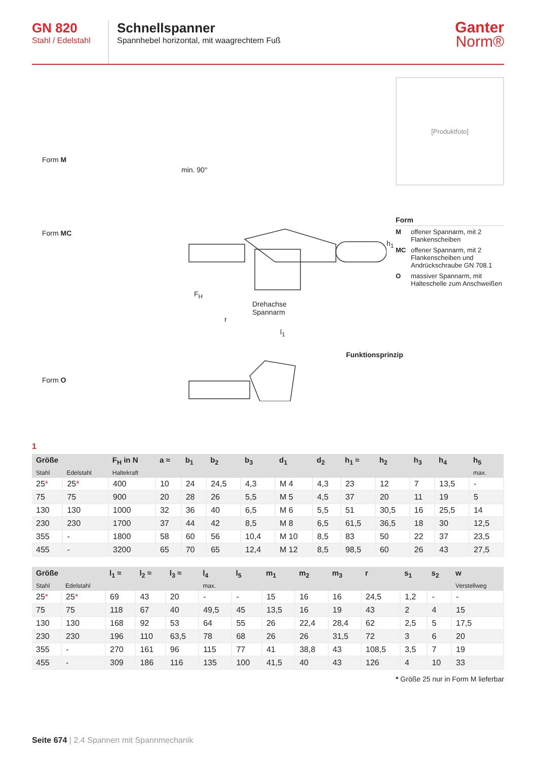GN 820
Stahl / Edelstahl
Schnellspanner
Spannhebel horizontal, mit waagrechtem Fuß
Ganter
Norm®
Form M
Form MC
Form O
min. 90°
F<sub>H</sub>
Drehachse
Spannarm
r
l<sub>1</sub>
h<sub>1</sub>
Funktionsprinzip
[Produktfoto]
Form
M
offener Spannarm, mit 2 Flankenscheiben
MC
offener Spannarm, mit 2 Flankenscheiben und Andrückschraube GN 708.1
O
massiver Spannarm, mit Halteschelle zum Anschweißen
1
| Größe | | F<sub>H</sub> in N | a ≈ | b<sub>1</sub> | b<sub>2</sub> | b<sub>3</sub> | d<sub>1</sub> | d<sub>2</sub> | h<sub>1</sub> ≈ | h<sub>2</sub> | h<sub>3</sub> | h<sub>4</sub> | h<sub>5</sub> |
| --- | --- | --- | --- | --- | --- | --- | --- | --- | --- | --- | --- | --- | --- |
| Stahl | Edelstahl | Haltekraft | | | | | | | | | | | max. |
| 25 * | 25 * | 400 | 10 | 24 | 24,5 | 4,3 | M 4 | 4,3 | 23 | 12 | 7 | 13,5 | - |
| 75 | 75 | 900 | 20 | 28 | 26 | 5,5 | M 5 | 4,5 | 37 | 20 | 11 | 19 | 5 |
| 130 | 130 | 1000 | 32 | 36 | 40 | 6,5 | M 6 | 5,5 | 51 | 30,5 | 16 | 25,5 | 14 |
| 230 | 230 | 1700 | 37 | 44 | 42 | 8,5 | M 8 | 6,5 | 61,5 | 36,5 | 18 | 30 | 12,5 |
| 355 | - | 1800 | 58 | 60 | 56 | 10,4 | M 10 | 8,5 | 83 | 50 | 22 | 37 | 23,5 |
| 455 | - | 3200 | 65 | 70 | 65 | 12,4 | M 12 | 8,5 | 98,5 | 60 | 26 | 43 | 27,5 |
| Größe | | l<sub>1</sub> ≈ | l<sub>2</sub> ≈ | l<sub>3</sub> ≈ | l<sub>4</sub> | l<sub>5</sub> | m<sub>1</sub> | m<sub>2</sub> | m<sub>3</sub> | r | s<sub>1</sub> | s<sub>2</sub> | w |
| --- | --- | --- | --- | --- | --- | --- | --- | --- | --- | --- | --- | --- | --- |
| Stahl | Edelstahl | | | | max. | | | | | | | | Verstellweg |
| 25 * | 25 * | 69 | 43 | 20 | - | - | 15 | 16 | 16 | 24,5 | 1,2 | - | - |
| 75 | 75 | 118 | 67 | 40 | 49,5 | 45 | 13,5 | 16 | 19 | 43 | 2 | 4 | 15 |
| 130 | 130 | 168 | 92 | 53 | 64 | 55 | 26 | 22,4 | 28,4 | 62 | 2,5 | 5 | 17,5 |
| 230 | 230 | 196 | 110 | 63,5 | 78 | 68 | 26 | 26 | 31,5 | 72 | 3 | 6 | 20 |
| 355 | - | 270 | 161 | 96 | 115 | 77 | 41 | 38,8 | 43 | 108,5 | 3,5 | 7 | 19 |
| 455 | - | 309 | 186 | 116 | 135 | 100 | 41,5 | 40 | 43 | 126 | 4 | 10 | 33 |
* Größe 25 nur in Form M lieferbar
Seite 674 | 2.4 Spannen mit Spannmechanik